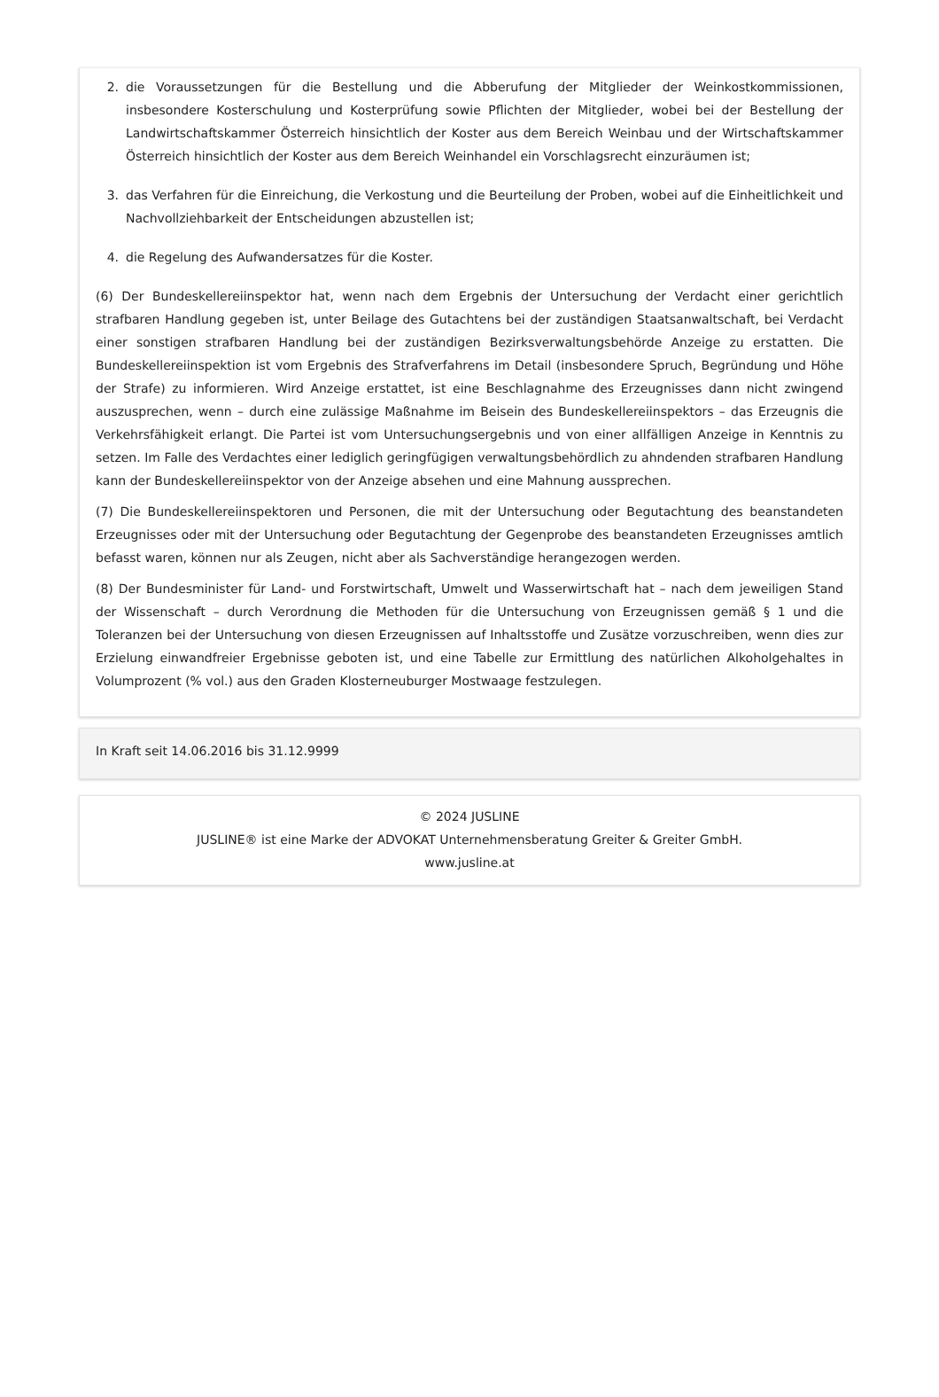2. die Voraussetzungen für die Bestellung und die Abberufung der Mitglieder der Weinkostkommissionen, insbesondere Kosterschulung und Kosterprüfung sowie Pflichten der Mitglieder, wobei bei der Bestellung der Landwirtschaftskammer Österreich hinsichtlich der Koster aus dem Bereich Weinbau und der Wirtschaftskammer Österreich hinsichtlich der Koster aus dem Bereich Weinhandel ein Vorschlagsrecht einzuräumen ist;
3. das Verfahren für die Einreichung, die Verkostung und die Beurteilung der Proben, wobei auf die Einheitlichkeit und Nachvollziehbarkeit der Entscheidungen abzustellen ist;
4. die Regelung des Aufwandersatzes für die Koster.
(6) Der Bundeskellereiinspektor hat, wenn nach dem Ergebnis der Untersuchung der Verdacht einer gerichtlich strafbaren Handlung gegeben ist, unter Beilage des Gutachtens bei der zuständigen Staatsanwaltschaft, bei Verdacht einer sonstigen strafbaren Handlung bei der zuständigen Bezirksverwaltungsbehörde Anzeige zu erstatten. Die Bundeskellereiinspektion ist vom Ergebnis des Strafverfahrens im Detail (insbesondere Spruch, Begründung und Höhe der Strafe) zu informieren. Wird Anzeige erstattet, ist eine Beschlagnahme des Erzeugnisses dann nicht zwingend auszusprechen, wenn – durch eine zulässige Maßnahme im Beisein des Bundeskellereiinspektors – das Erzeugnis die Verkehrsfähigkeit erlangt. Die Partei ist vom Untersuchungsergebnis und von einer allfälligen Anzeige in Kenntnis zu setzen. Im Falle des Verdachtes einer lediglich geringfügigen verwaltungsbehördlich zu ahndenden strafbaren Handlung kann der Bundeskellereiinspektor von der Anzeige absehen und eine Mahnung aussprechen.
(7) Die Bundeskellereiinspektoren und Personen, die mit der Untersuchung oder Begutachtung des beanstandeten Erzeugnisses oder mit der Untersuchung oder Begutachtung der Gegenprobe des beanstandeten Erzeugnisses amtlich befasst waren, können nur als Zeugen, nicht aber als Sachverständige herangezogen werden.
(8) Der Bundesminister für Land- und Forstwirtschaft, Umwelt und Wasserwirtschaft hat – nach dem jeweiligen Stand der Wissenschaft – durch Verordnung die Methoden für die Untersuchung von Erzeugnissen gemäß § 1 und die Toleranzen bei der Untersuchung von diesen Erzeugnissen auf Inhaltsstoffe und Zusätze vorzuschreiben, wenn dies zur Erzielung einwandfreier Ergebnisse geboten ist, und eine Tabelle zur Ermittlung des natürlichen Alkoholgehaltes in Volumprozent (% vol.) aus den Graden Klosterneuburger Mostwaage festzulegen.
In Kraft seit 14.06.2016 bis 31.12.9999
© 2024 JUSLINE
JUSLINE® ist eine Marke der ADVOKAT Unternehmensberatung Greiter & Greiter GmbH.
www.jusline.at